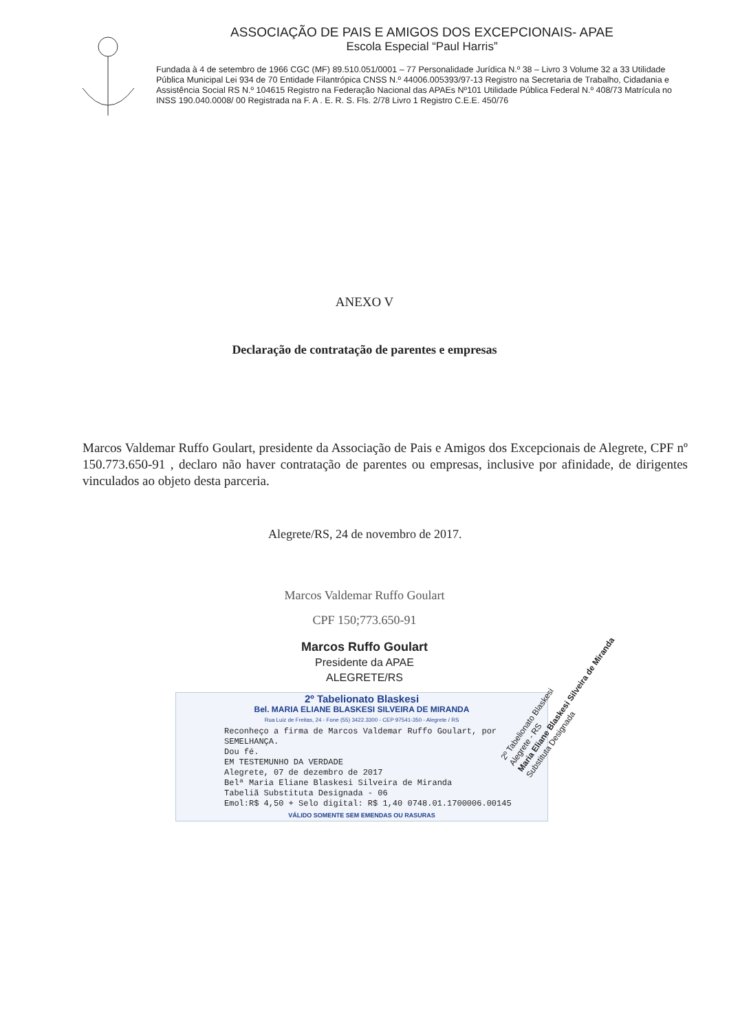ASSOCIAÇÃO DE PAIS E AMIGOS DOS EXCEPCIONAIS- APAE
Escola Especial “Paul Harris”
Fundada à 4 de setembro de 1966 CGC (MF) 89.510.051/0001 – 77 Personalidade Jurídica N.º 38 – Livro 3 Volume 32 a 33 Utilidade Pública Municipal Lei 934 de 70 Entidade Filantrópica CNSS N.º 44006.005393/97-13 Registro na Secretaria de Trabalho, Cidadania e Assistência Social RS N.º 104615 Registro na Federação Nacional das APAEs Nº101 Utilidade Pública Federal N.º 408/73 Matrícula no INSS 190.040.0008/ 00 Registrada na F. A . E. R. S. Fls. 2/78 Livro 1 Registro C.E.E. 450/76
ANEXO V
Declaração de contratação de parentes e empresas
Marcos Valdemar Ruffo Goulart, presidente da Associação de Pais e Amigos dos Excepcionais de Alegrete, CPF nº 150.773.650-91 , declaro não haver contratação de parentes ou empresas, inclusive por afinidade, de dirigentes vinculados ao objeto desta parceria.
Alegrete/RS, 24 de novembro de 2017.
Marcos Valdemar Ruffo Goulart
CPF 150;773.650-91
Marcos Ruffo Goulart
Presidente da APAE
ALEGRETE/RS
2º Tabelionato Blaskesi
Bel. MARIA ELIANE BLASKESI SILVEIRA DE MIRANDA
Rua Luiz de Freitas, 24 - Fone (55) 3422.3300 - CEP 97541-350 - Alegrete / RS
Reconheço a firma de Marcos Valdemar Ruffo Goulart, por SEMELHANÇA.
Dou fé.
EM TESTEMUNHO DA VERDADE
Alegrete, 07 de dezembro de 2017
Belª Maria Eliane Blaskesi Silveira de Miranda
Tabeliã Substituta Designada - 06
Emol:R$ 4,50 + Selo digital: R$ 1,40 0748.01.1700006.00145
VÁLIDO SOMENTE SEM EMENDAS OU RASURAS
2º Tabelionato Blaskesi
Alegrete - RS
Maria Eliane Blaskesi Silveira de Miranda
Substituta Designada